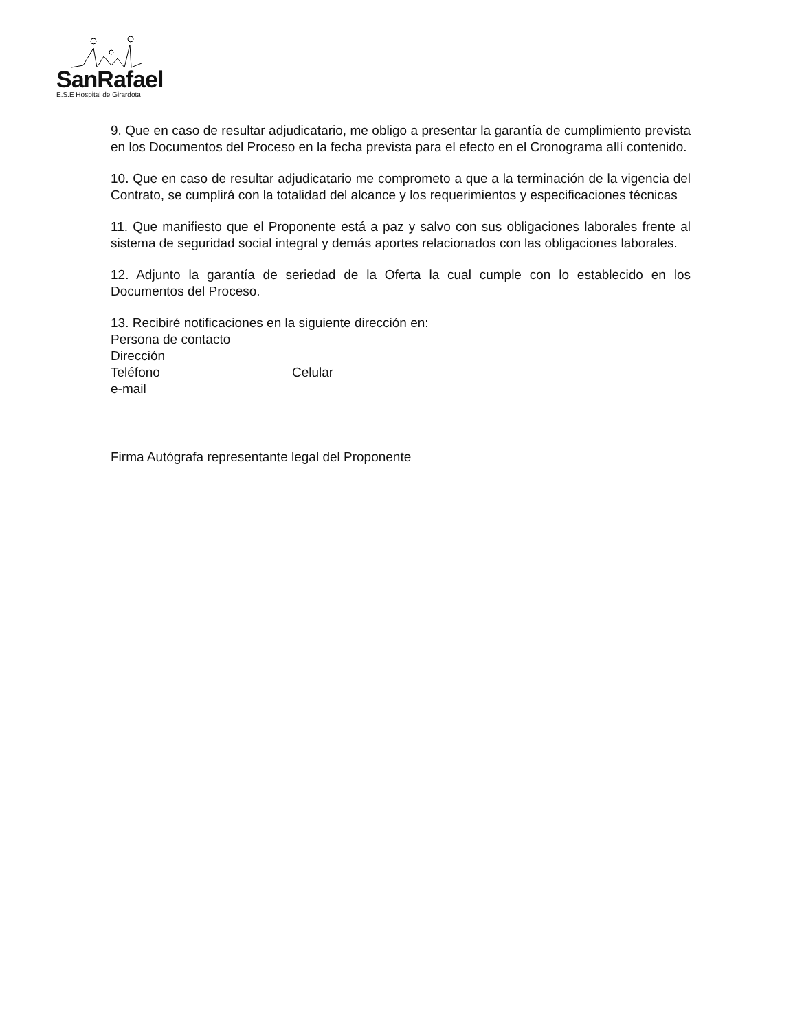SanRafael
E.S.E Hospital de Girardota
9. Que en caso de resultar adjudicatario, me obligo a presentar la garantía de cumplimiento prevista en los Documentos del Proceso en la fecha prevista para el efecto en el Cronograma allí contenido.
10. Que en caso de resultar adjudicatario me comprometo a que a la terminación de la vigencia del Contrato, se cumplirá con la totalidad del alcance y los requerimientos y especificaciones técnicas
11. Que manifiesto que el Proponente está a paz y salvo con sus obligaciones laborales frente al sistema de seguridad social integral y demás aportes relacionados con las obligaciones laborales.
12. Adjunto la garantía de seriedad de la Oferta la cual cumple con lo establecido en los Documentos del Proceso.
13. Recibiré notificaciones en la siguiente dirección en:
Persona de contacto
Dirección
Teléfono Celular
e-mail
Firma Autógrafa representante legal del Proponente